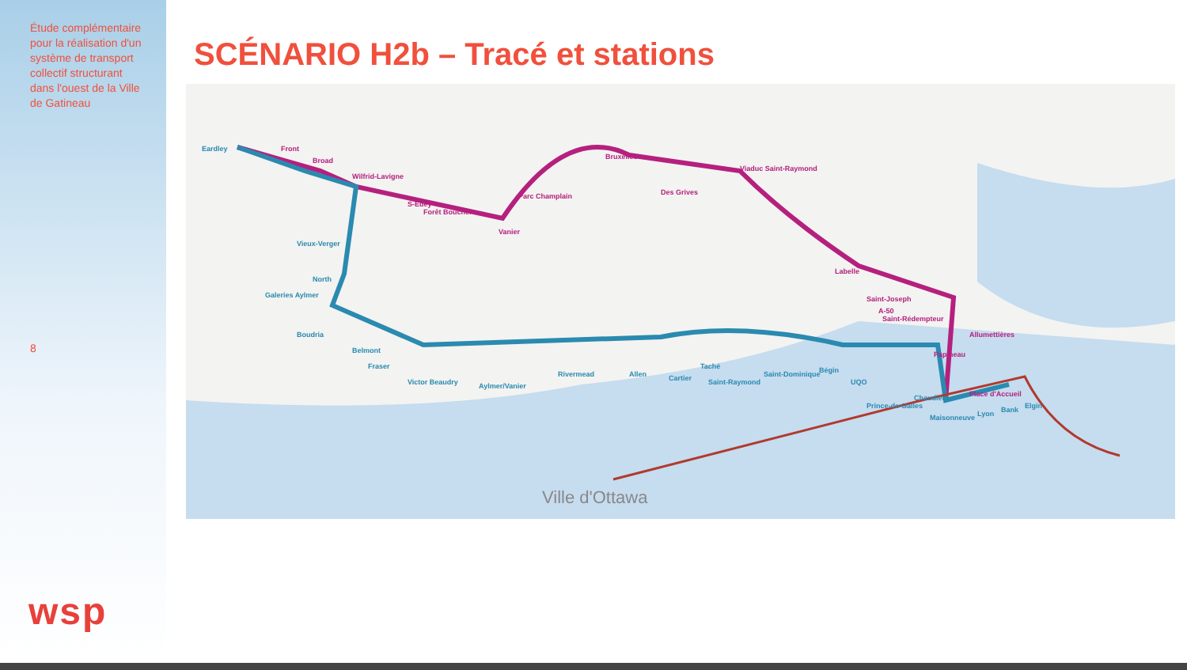Étude complémentaire pour la réalisation d'un système de transport collectif structurant dans l'ouest de la Ville de Gatineau
8
wsp
SCÉNARIO H2b – Tracé et stations
Ville d'Ottawa
Front
Broad
Wilfrid-Lavigne
S-Edey
Forêt Boucher
Vanier
Parc Champlain
Bruxelles
Des Grives
Viaduc Saint-Raymond
Labelle
Saint-Joseph
A-50
Saint-Rédempteur
Allumettières
Papineau
Place d'Accueil
Eardley
Vieux-Verger
North
Galeries Aylmer
Boudria
Belmont
Fraser
Victor Beaudry
Aylmer/Vanier
Rivermead
Allen
Cartier
Taché
Saint-Raymond
Saint-Dominique
Bégin
UQO
Prince-de-Galles
Chaudière
Maisonneuve
Lyon
Bank
Elgin